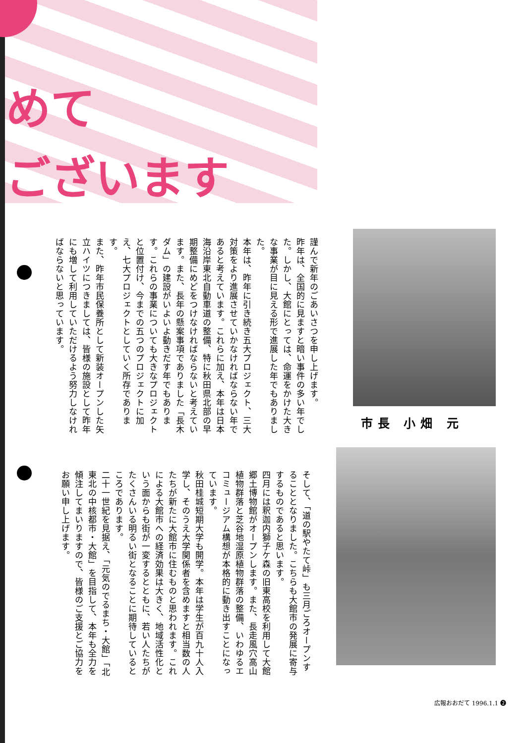めて
ございます
市長 小畑 元
謹んで新年のごあいさつを申し上げます。
昨年は、全国的に見ますと暗い事件の多い年でした。しかし、大館にとっては、命運をかけた大きな事業が目に見える形で進展した年でもありました。
本年は、昨年に引き続き五大プロジェクト、三大対策をより進展させていかなければならない年であると考えています。これらに加え、本年は日本海沿岸東北自動車道の整備、特に秋田県北部の早期整備にめどをつけなければならないと考えています。また、長年の懸案事項でありました「長木ダム」の建設がいよいよ動きだす年でもあります。これらの事業についても大きなプロジェクトと位置付け、今までの五つのプロジェクトに加え、七大プロジェクトとしていく所存であります。
また、昨年市民保養所として新装オープンした矢立ハイツにつきましては、皆様の施設として昨年にも増して利用していただけるよう努力しなければならないと思っています。
そして、「道の駅やたて峠」も三月ごろオープンすることとなりました。こちらも大館市の発展に寄与するものであると思います。
四月には釈迦内獅子ケ森の旧東高校を利用して大館郷土博物館がオープンします。また、長走風穴高山植物群落と芝谷地湿原植物群落の整備、いわゆるエコミュージアム構想が本格的に動き出すことになっています。
秋田桂城短期大学も開学。本年は学生が百九十人入学し、そのうえ大学関係者を含めますと相当数の人たちが新たに大館市に住むものと思われます。これによる大館市への経済効果は大きく、地域活性化という面からも街が一変するとともに、若い人たちがたくさんいる明るい街となることに期待しているところであります。
二十一世紀を見据え、「元気のでるまち・大館」「北東北の中核都市・大館」を目指して、本年も全力を傾注してまいりますので、皆様のご支援とご協力をお願い申し上げます。
広報おおだて 1996.1.1 ❷